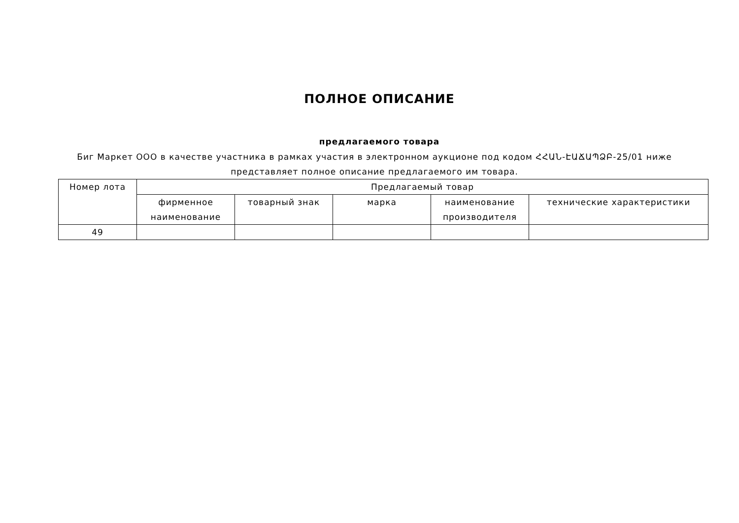ПОЛНОЕ ОПИСАНИЕ
предлагаемого товара
Биг Маркет ООО в качестве участника в рамках участия в электронном аукционе под кодом ՀՀԱՆ-ԷԱՃԱՊՁԲ-25/01 ниже представляет полное описание предлагаемого им товара.
| Номер лота | Предлагаемый товар | | | | |
| --- | --- | --- | --- | --- | --- |
| | фирменное наименование | товарный знак | марка | наименование производителя | технические характеристики |
| 49 | | | | | |